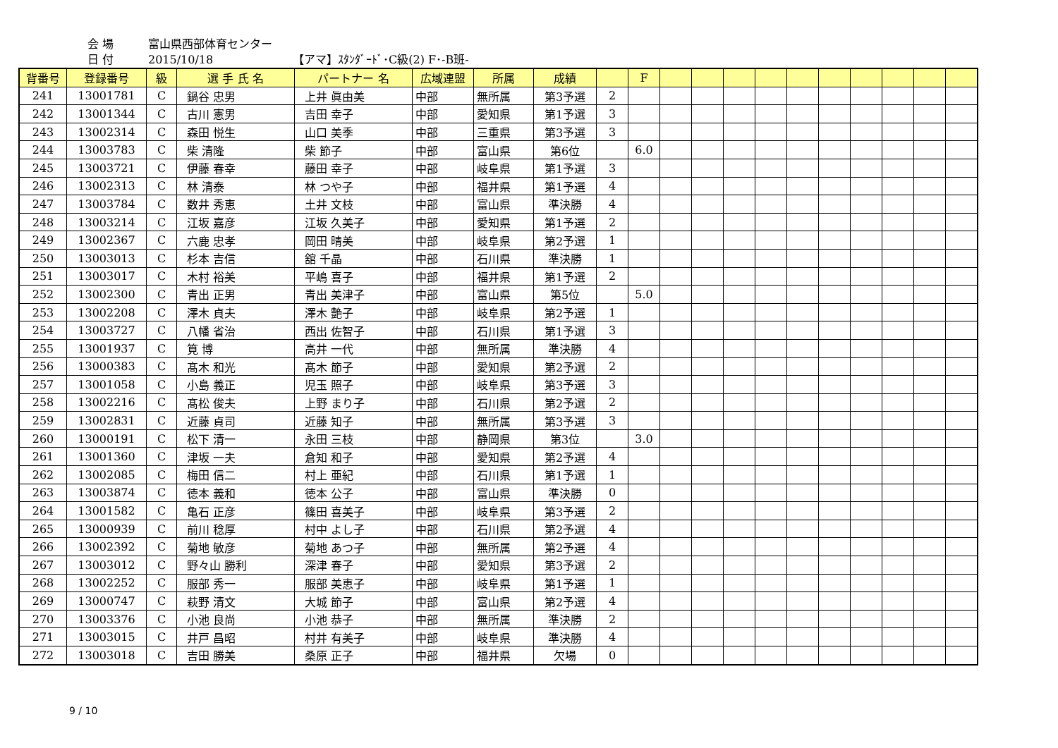会 場 富山県西部体育センター
日 付 2015/10/18 【アマ】ｽﾀﾝﾀﾞｰﾄﾞ･C級(2) F･-B班-
| 背番号 | 登録番号 | 級 | 選 手 氏 名 | パートナー 名 | 広域連盟 | 所属 | 成績 | | F | | | | | | | | | | |
| --- | --- | --- | --- | --- | --- | --- | --- | --- | --- | --- | --- | --- | --- | --- | --- | --- | --- | --- | --- |
| 241 | 13001781 | C | 鍋谷 忠男 | 上井 眞由美 | 中部 | 無所属 | 第3予選 | 2 | | | | | | | | | | | |
| 242 | 13001344 | C | 古川 憲男 | 吉田 幸子 | 中部 | 愛知県 | 第1予選 | 3 | | | | | | | | | | | |
| 243 | 13002314 | C | 森田 悦生 | 山口 美季 | 中部 | 三重県 | 第3予選 | 3 | | | | | | | | | | | |
| 244 | 13003783 | C | 柴 清隆 | 柴 節子 | 中部 | 富山県 | 第6位 | | 6.0 | | | | | | | | | | |
| 245 | 13003721 | C | 伊藤 春幸 | 藤田 幸子 | 中部 | 岐阜県 | 第1予選 | 3 | | | | | | | | | | | |
| 246 | 13002313 | C | 林 清泰 | 林 つや子 | 中部 | 福井県 | 第1予選 | 4 | | | | | | | | | | | |
| 247 | 13003784 | C | 数井 秀恵 | 土井 文枝 | 中部 | 富山県 | 準決勝 | 4 | | | | | | | | | | | |
| 248 | 13003214 | C | 江坂 嘉彦 | 江坂 久美子 | 中部 | 愛知県 | 第1予選 | 2 | | | | | | | | | | | |
| 249 | 13002367 | C | 六鹿 忠孝 | 岡田 晴美 | 中部 | 岐阜県 | 第2予選 | 1 | | | | | | | | | | | |
| 250 | 13003013 | C | 杉本 吉信 | 舘 千晶 | 中部 | 石川県 | 準決勝 | 1 | | | | | | | | | | | |
| 251 | 13003017 | C | 木村 裕美 | 平嶋 喜子 | 中部 | 福井県 | 第1予選 | 2 | | | | | | | | | | | |
| 252 | 13002300 | C | 青出 正男 | 青出 美津子 | 中部 | 富山県 | 第5位 | | 5.0 | | | | | | | | | | |
| 253 | 13002208 | C | 澤木 貞夫 | 澤木 艶子 | 中部 | 岐阜県 | 第2予選 | 1 | | | | | | | | | | | |
| 254 | 13003727 | C | 八幡 省治 | 西出 佐智子 | 中部 | 石川県 | 第1予選 | 3 | | | | | | | | | | | |
| 255 | 13001937 | C | 筧 博 | 高井 一代 | 中部 | 無所属 | 準決勝 | 4 | | | | | | | | | | | |
| 256 | 13000383 | C | 髙木 和光 | 髙木 節子 | 中部 | 愛知県 | 第2予選 | 2 | | | | | | | | | | | |
| 257 | 13001058 | C | 小島 義正 | 児玉 照子 | 中部 | 岐阜県 | 第3予選 | 3 | | | | | | | | | | | |
| 258 | 13002216 | C | 髙松 俊夫 | 上野 まり子 | 中部 | 石川県 | 第2予選 | 2 | | | | | | | | | | | |
| 259 | 13002831 | C | 近藤 貞司 | 近藤 知子 | 中部 | 無所属 | 第3予選 | 3 | | | | | | | | | | | |
| 260 | 13000191 | C | 松下 清一 | 永田 三枝 | 中部 | 静岡県 | 第3位 | | 3.0 | | | | | | | | | | |
| 261 | 13001360 | C | 津坂 一夫 | 倉知 和子 | 中部 | 愛知県 | 第2予選 | 4 | | | | | | | | | | | |
| 262 | 13002085 | C | 梅田 信二 | 村上 亜紀 | 中部 | 石川県 | 第1予選 | 1 | | | | | | | | | | | |
| 263 | 13003874 | C | 徳本 義和 | 徳本 公子 | 中部 | 富山県 | 準決勝 | 0 | | | | | | | | | | | |
| 264 | 13001582 | C | 亀石 正彦 | 篠田 喜美子 | 中部 | 岐阜県 | 第3予選 | 2 | | | | | | | | | | | |
| 265 | 13000939 | C | 前川 稔厚 | 村中 よし子 | 中部 | 石川県 | 第2予選 | 4 | | | | | | | | | | | |
| 266 | 13002392 | C | 菊地 敏彦 | 菊地 あつ子 | 中部 | 無所属 | 第2予選 | 4 | | | | | | | | | | | |
| 267 | 13003012 | C | 野々山 勝利 | 深津 春子 | 中部 | 愛知県 | 第3予選 | 2 | | | | | | | | | | | |
| 268 | 13002252 | C | 服部 秀一 | 服部 美恵子 | 中部 | 岐阜県 | 第1予選 | 1 | | | | | | | | | | | |
| 269 | 13000747 | C | 萩野 清文 | 大城 節子 | 中部 | 富山県 | 第2予選 | 4 | | | | | | | | | | | |
| 270 | 13003376 | C | 小池 良尚 | 小池 恭子 | 中部 | 無所属 | 準決勝 | 2 | | | | | | | | | | | |
| 271 | 13003015 | C | 井戸 昌昭 | 村井 有美子 | 中部 | 岐阜県 | 準決勝 | 4 | | | | | | | | | | | |
| 272 | 13003018 | C | 吉田 勝美 | 桑原 正子 | 中部 | 福井県 | 欠場 | 0 | | | | | | | | | | | |
9 / 10